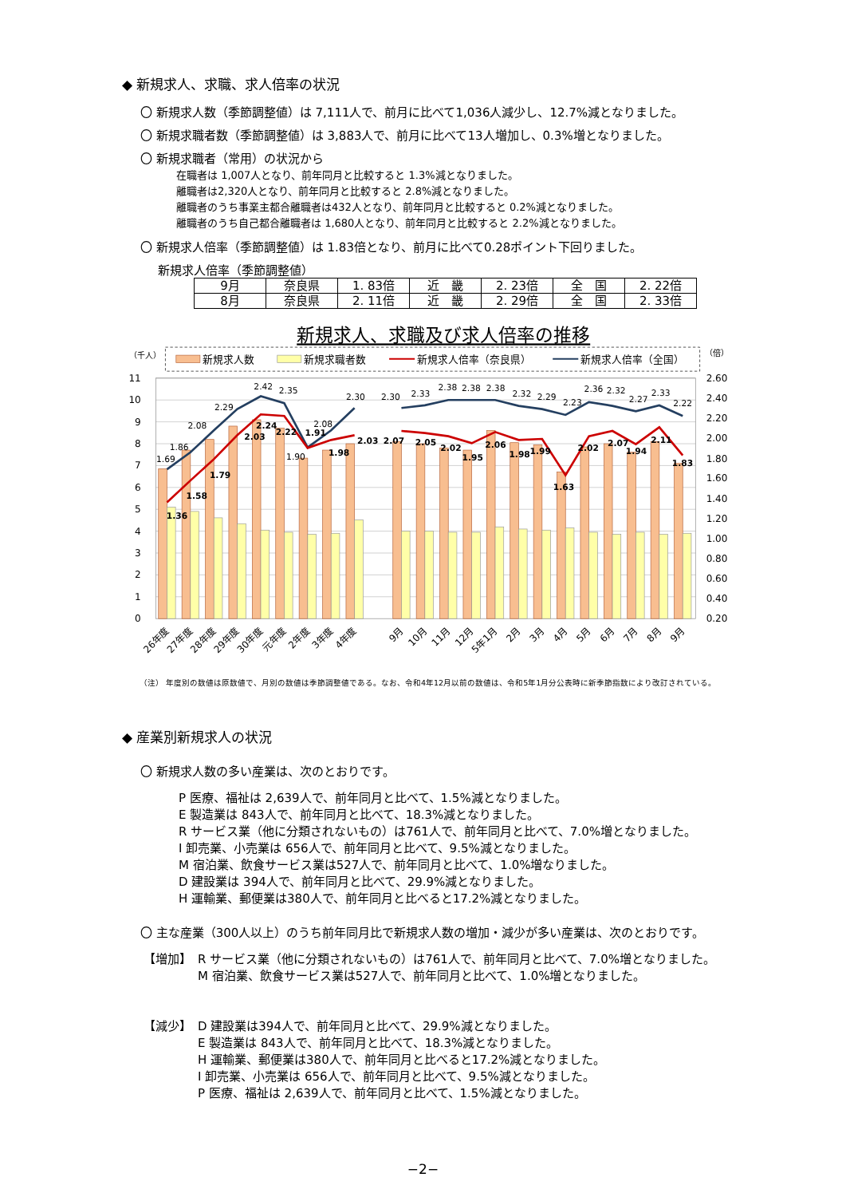◆ 新規求人、求職、求人倍率の状況
〇 新規求人数（季節調整値）は 7,111人で、前月に比べて1,036人減少し、12.7%減となりました。
〇 新規求職者数（季節調整値）は 3,883人で、前月に比べて13人増加し、0.3%増となりました。
〇 新規求職者（常用）の状況から
在職者は 1,007人となり、前年同月と比較すると 1.3%減となりました。
離職者は2,320人となり、前年同月と比較すると 2.8%減となりました。
離職者のうち事業主都合離職者は432人となり、前年同月と比較すると 0.2%減となりました。
離職者のうち自己都合離職者は 1,680人となり、前年同月と比較すると 2.2%減となりました。
〇 新規求人倍率（季節調整値）は 1.83倍となり、前月に比べて0.28ポイント下回りました。
新規求人倍率（季節調整値）
| 9月 | 奈良県 | 1. 83倍 | 近 畿 | 2. 23倍 | 全 国 | 2. 22倍 |
| 8月 | 奈良県 | 2. 11倍 | 近 畿 | 2. 29倍 | 全 国 | 2. 33倍 |
新規求人、求職及び求人倍率の推移
（千人）
（倍）
新規求人数
新規求職者数
新規求人倍率（奈良県）
新規求人倍率（全国）
11
10
9
8
7
6
5
4
3
2
1
0
2.60
2.40
2.20
2.00
1.80
1.60
1.40
1.20
1.00
0.80
0.60
0.40
0.20
1.69
1.86
2.08
2.29
2.42
2.35
1.90
2.08
2.30
2.30
2.33
2.38
2.38
2.38
2.32
2.29
2.23
2.36
2.32
2.27
2.33
2.22
1.36
1.58
1.79
2.03
2.24
2.22
1.91
1.98
2.03
2.07
2.05
2.02
1.95
2.06
1.98
1.99
1.63
2.02
2.07
1.94
2.11
1.83
26年度
27年度
28年度
29年度
30年度
元年度
2年度
3年度
4年度
9月
10月
11月
12月
5年1月
2月
3月
4月
5月
6月
7月
8月
9月
（注） 年度別の数値は原数値で、月別の数値は季節調整値である。なお、令和4年12月以前の数値は、令和5年1月分公表時に新季節指数により改訂されている。
◆ 産業別新規求人の状況
〇 新規求人数の多い産業は、次のとおりです。
P 医療、福祉は 2,639人で、前年同月と比べて、1.5%減となりました。
E 製造業は 843人で、前年同月と比べて、18.3%減となりました。
R サービス業（他に分類されないもの）は761人で、前年同月と比べて、7.0%増となりました。
I 卸売業、小売業は 656人で、前年同月と比べて、9.5%減となりました。
M 宿泊業、飲食サービス業は527人で、前年同月と比べて、1.0%増なりました。
D 建設業は 394人で、前年同月と比べて、29.9%減となりました。
H 運輸業、郵便業は380人で、前年同月と比べると17.2%減となりました。
〇 主な産業（300人以上）のうち前年同月比で新規求人数の増加・減少が多い産業は、次のとおりです。
【増加】 R サービス業（他に分類されないもの）は761人で、前年同月と比べて、7.0%増となりました。
M 宿泊業、飲食サービス業は527人で、前年同月と比べて、1.0%増となりました。
【減少】 D 建設業は394人で、前年同月と比べて、29.9%減となりました。
E 製造業は 843人で、前年同月と比べて、18.3%減となりました。
H 運輸業、郵便業は380人で、前年同月と比べると17.2%減となりました。
I 卸売業、小売業は 656人で、前年同月と比べて、9.5%減となりました。
P 医療、福祉は 2,639人で、前年同月と比べて、1.5%減となりました。
−2−